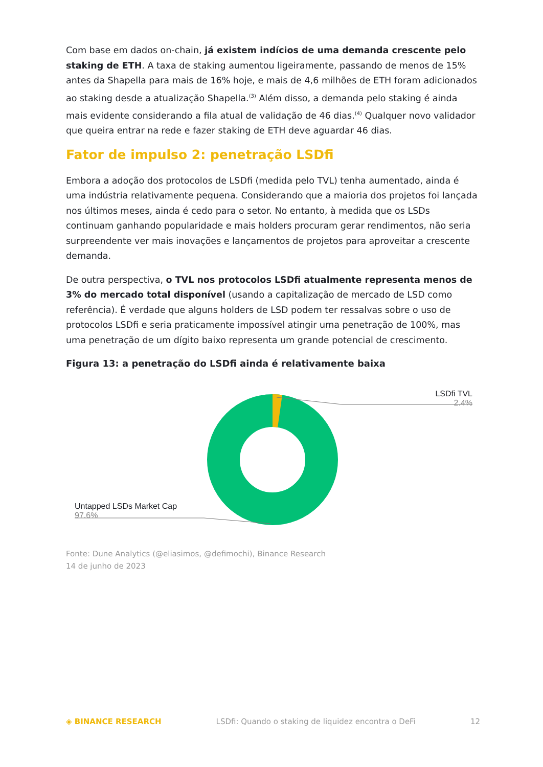Com base em dados on-chain, já existem indícios de uma demanda crescente pelo staking de ETH. A taxa de staking aumentou ligeiramente, passando de menos de 15% antes da Shapella para mais de 16% hoje, e mais de 4,6 milhões de ETH foram adicionados ao staking desde a atualização Shapella.<sup>(3)</sup> Além disso, a demanda pelo staking é ainda mais evidente considerando a fila atual de validação de 46 dias.<sup>(4)</sup> Qualquer novo validador que queira entrar na rede e fazer staking de ETH deve aguardar 46 dias.
Fator de impulso 2: penetração LSDfi
Embora a adoção dos protocolos de LSDfi (medida pelo TVL) tenha aumentado, ainda é uma indústria relativamente pequena. Considerando que a maioria dos projetos foi lançada nos últimos meses, ainda é cedo para o setor. No entanto, à medida que os LSDs continuam ganhando popularidade e mais holders procuram gerar rendimentos, não seria surpreendente ver mais inovações e lançamentos de projetos para aproveitar a crescente demanda.
De outra perspectiva, o TVL nos protocolos LSDfi atualmente representa menos de 3% do mercado total disponível (usando a capitalização de mercado de LSD como referência). É verdade que alguns holders de LSD podem ter ressalvas sobre o uso de protocolos LSDfi e seria praticamente impossível atingir uma penetração de 100%, mas uma penetração de um dígito baixo representa um grande potencial de crescimento.
Figura 13: a penetração do LSDfi ainda é relativamente baixa
LSDfi TVL
2.4%
Untapped LSDs Market Cap
97.6%
Fonte: Dune Analytics (@eliasimos, @defimochi), Binance Research
14 de junho de 2023
◈ BINANCE RESEARCH LSDfi: Quando o staking de liquidez encontra o DeFi 12